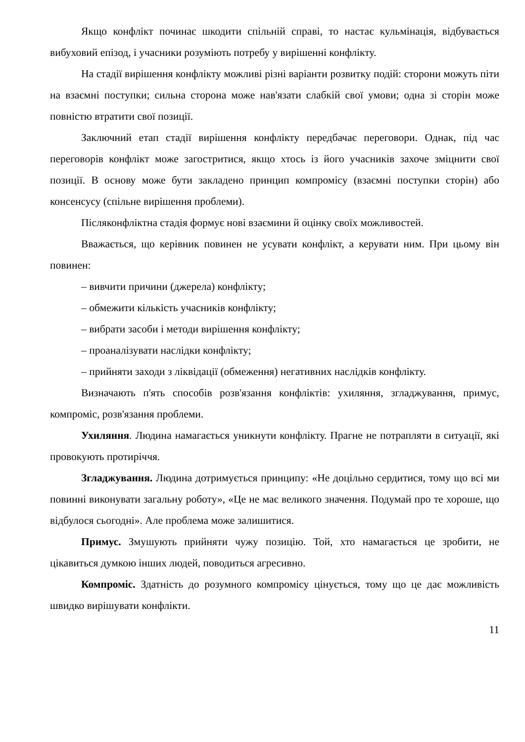Якщо конфлікт починає шкодити спільній справі, то настає кульмінація, відбувається вибуховий епізод, і учасники розуміють потребу у вирішенні конфлікту.
На стадії вирішення конфлікту можливі різні варіанти розвитку подій: сторони можуть піти на взаємні поступки; сильна сторона може нав'язати слабкій свої умови; одна зі сторін може повністю втратити свої позиції.
Заключний етап стадії вирішення конфлікту передбачає переговори. Однак, під час переговорів конфлікт може загостритися, якщо хтось із його учасників захоче зміцнити свої позиції. В основу може бути закладено принцип компромісу (взаємні поступки сторін) або консенсусу (спільне вирішення проблеми).
Післяконфліктна стадія формує нові взаємини й оцінку своїх можливостей.
Вважається, що керівник повинен не усувати конфлікт, а керувати ним. При цьому він повинен:
– вивчити причини (джерела) конфлікту;
– обмежити кількість учасників конфлікту;
– вибрати засоби і методи вирішення конфлікту;
– проаналізувати наслідки конфлікту;
– прийняти заходи з ліквідації (обмеження) негативних наслідків конфлікту.
Визначають п'ять способів розв'язання конфліктів: ухиляння, згладжування, примус, компроміс, розв'язання проблеми.
Ухиляння. Людина намагається уникнути конфлікту. Прагне не потрапляти в ситуації, які провокують протиріччя.
Згладжування. Людина дотримується принципу: «Не доцільно сердитися, тому що всі ми повинні виконувати загальну роботу», «Це не має великого значення. Подумай про те хороше, що відбулося сьогодні». Але проблема може залишитися.
Примус. Змушують прийняти чужу позицію. Той, хто намагається це зробити, не цікавиться думкою інших людей, поводиться агресивно.
Компроміс. Здатність до розумного компромісу цінується, тому що це дає можливість швидко вирішувати конфлікти.
11